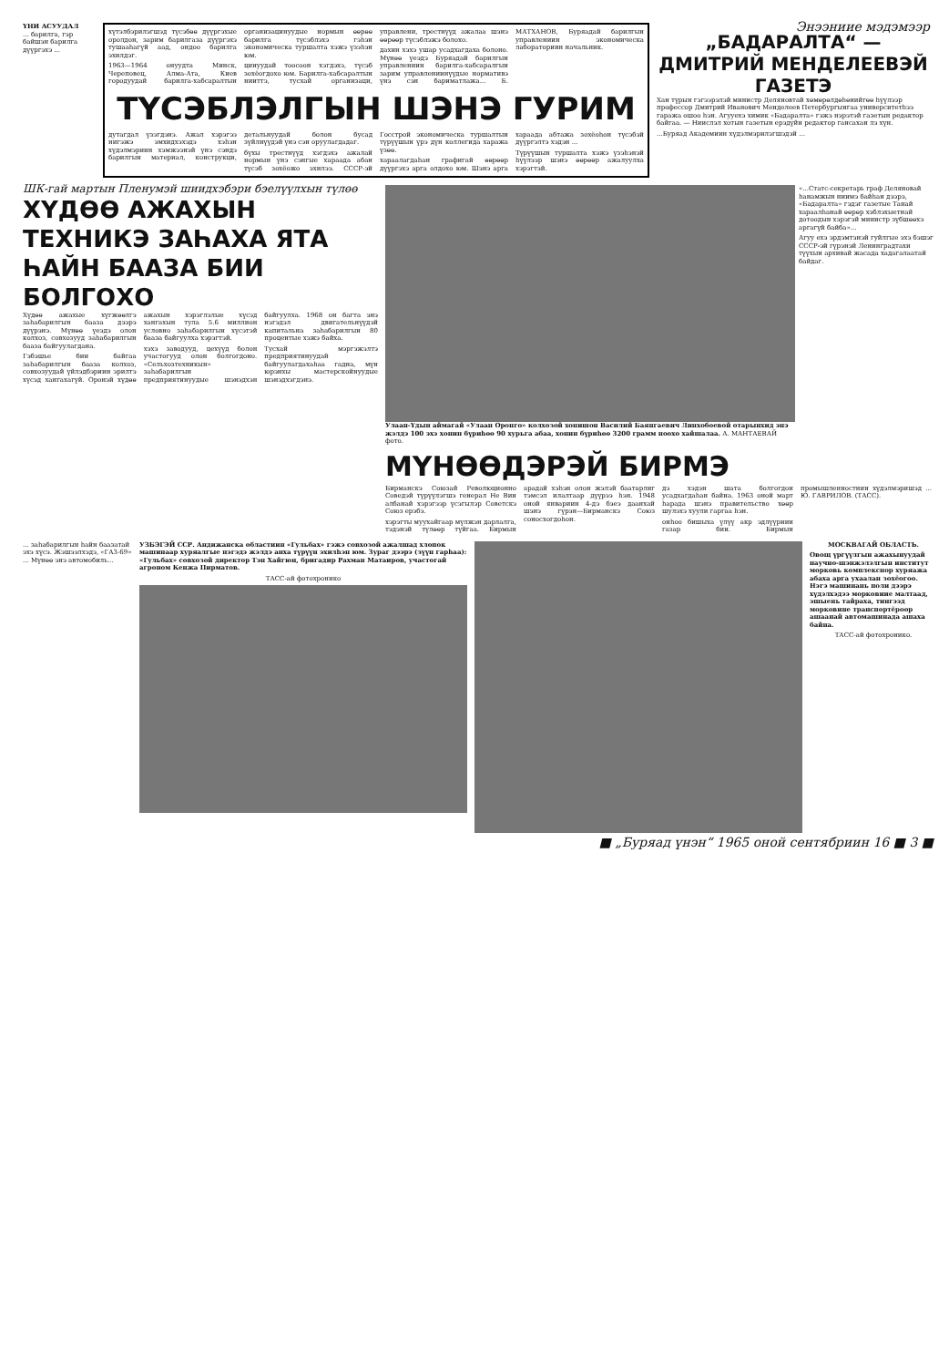ҮНИ АСУУДАЛ
... барилга, гэр байшэн барилга дүүргэхэ ...
хүтэлбэрилэгшэд түсэбөө дүүргэхые оролдон, зарим барилгаза дүүргэхэ тушааһагүй аад, ондоо барилга эхилдэг.
1963—1964 онуудта Минск, Череповец, Алма-Ата, Киев городуудай барилга-хабсаралтын организацинуудые нормын өөрөө барилга түсэблэхэ гэһэн экономическа туршалта хэжэ үзэһэн юм.
цинуудай тоосоон хэгдэхэ, түсэб зохёогдохо юм. Барилга-хабсаралтын нииттэ, тусхай организаци, управлени, трестнүүд ажалаа шэнэ өөрөөр түсэблэжэ болохо.
дахин хэхэ ушар усадхагдаха болоно. Мүнөө үеэдэ Буряадай барилгын управлениин барилга-хабсаралгын зарим управлениинүүдые нормативэ үнэ сэн бариматлажа... Б. МАТХАНОВ, Буряадай барилгын управлениин экономическа лабораториин начальник.
ТҮСЭБЛЭЛГЫН ШЭНЭ ГУРИМ
дутагдал үзэгдэнэ. Ажал хэрэгээ нигэжэ эмхидхэхэдэ хэһэн хүдэлмэриин хэмжээнэй үнэ сэндэ барилгын материал, конструкци, детальнуудай болон бусад зүйлнүүдэй үнэ сэн оруулагдадаг.
бүхы трестнүүд хэгдэхэ ажалай нормын үнэ сэнгые хараада абан түсэб зохёожо эхилээ. СССР-эй Госстрой экономическа туршалтын түрүүшын үрэ дүн коллегида хаража үзөө.
хараалагдаһан графигай өөрөөр дүүргэхэ арга олдохо юм. Шэнэ арга хараада абтажа зохёоһон түсэбэй дүүргэлтэ хэдэн ...
Түрүүшын туршалта хэжэ үзэһэнэй һүүлээр шэнэ өөрөөр ажалуулха хэрэгтэй.
Энээниие мэдэмээр
„БАДАРАЛТА“ — ДМИТРИЙ МЕНДЕЛЕЕВЭЙ ГАЗЕТЭ
Хан түрын гэгээрэлэй министр Деляновтай хөмөрөлдөһөнийгөө һүүлээр профессор Дмитрий Иванович Менделеев Петербургынгаа университетһээ гаража ошоо һэн. Агууехэ химик «Бадаралта» гэжэ нэрэтэй газетын редактор байгаа. — Ниислэл хотын газетын ерэдүйн редактор гансахан лэ хүн.
...Буряад Академиин хүдэлмэрилэгшэдэй ...
ШК-гай мартын Пленумэй шиидхэбэри бэелүүлхын түлөө
ХҮДӨӨ АЖАХЫН ТЕХНИКЭ ЗАҺАХА ЯТА ҺАЙН БААЗА БИИ БОЛГОХО
Хүдөө ажахые хүгжөөлгэ заһабарилгын бааза дээрэ дүүрэнэ. Мүнөө үеэдэ олон колхоз, совхозууд заһабарилгын бааза байгуулагдана.
Гэбэшье бии байгаа заһабарилгын бааза колхоз, совхозуудай үйлэдбэриин эрилтэ хүсэд хангахагүй. Оронэй хүдөө ажахын хэрэглэлые хүсэд хангахын тула 5.6 миллион условно заһабарилгын хүсэтэй бааза байгуулха хэрэгтэй.
хэхэ заводууд, цехүүд болон участогууд олон болгогдоно. «Сельхозтехникын» заһабарилгын предприятинуудые шэнэдхэн байгуулха. 1968 он багта энэ нэгэдэл двигательнүүдэй капитальна заһабарилгын 80 процентые хэжэ байха.
Тусхай мэргэжэлтэ предприятинуудай байгуулагдахаһаа гадна, мүн юрэнхы мастерскойнуудые шэнэдхэгдэнэ.
Улаан-Үдын аймагай «Улаан Оронго» колхозой хонишон Василий Баянгаевич Линхобоевой отарынхид энэ жэлдэ 100 эхэ хонин бүриһөө 90 хурьга абаа, хонин бүриһөө 3200 грамм ноохо хайшалаа. А. МАНТАЕВАЙ фото.
«...Статс-секретарь граф Деляновай һанамжын ниимэ байһан дээрэ, «Бадаралта» гэдэг газетые Танай хараалһанай өөрөр хэблэхыетнай дотоодын хэрэгэй министр зүбшөөхэ аргагүй байба»...
Агуу ехэ эрдэмтэнэй гуйлгые эхэ бэшэг СССР-эй гүрэнэй Ленинградтахи түүхын архивай жасада хадагалаатай байдаг.
МҮНӨӨДЭРЭЙ БИРМЭ
Бирманскэ Союзай Революционно Соведэй түрүүлэгшэ генерал Не Вин албанай хэрэгээр үсэгылэр Советскэ Союз ерэбэ.
хэрэгты муухайгаар мүлжэн дарлалга, тэдэнэй түлөөр түйгаа. Бирмын арадай хэһэн олон жэлэй баатарлиг тэмсэл илалтаар дүүрээ һэн. 1948 оной январиин 4-дэ бэеэ даанхай шэнэ гүрэн—Бирманскэ Союз соносхогдоһон.
дэ хэдэн шата болгогдон усадхагдаһан байна. 1963 оной март һарада шэнэ правительство хөөр шулэхэ хуули гаргаа һэн.
онһоо бишыха үлүү акр эдлүүриин газар бии. Бирмын промышленностиин хүдэлмэришэд ... Ю. ГАВРИЛОВ. (ТАСС).
... заһабарилгын һайн баазатай эхэ хүсэ. Жэшээлхэдэ, «ГАЗ-69» ... Мүнөө энэ автомобиль...
УЗБЭГЭЙ ССР. Андижанска областиин «Гульбах» гэжэ совхозой ажалшад хлопок машинаар хуряалгые нэгэдэ жэлдэ анха түрүүн эхилһэн юм. Зураг дээрэ (зүүн гарһаа): «Гульбах» совхозой директор Тэн Хайгюн, бригадир Рахман Матаиров, участогай агроном Кенжа Пирматов.
ТАСС-ай фотохронико
МОСКВАГАЙ ОБЛАСТЬ.
Овощ үргүүлгын ажахынуудай научно-шэнжэлэлгын институт морковь комплекснор хуряажа абаха арга ухаалан зохёогоо. Нэгэ машинань поли дээрэ хүдэлхэдээ морковиие малтаад, эшыень тайраха, тингээд морковине транспортёроор ашаанай автомашинада ашаха байна.
ТАСС-ай фотохронико.
■ „Буряад үнэн“ 1965 оной сентябриин 16 ■ 3 ■